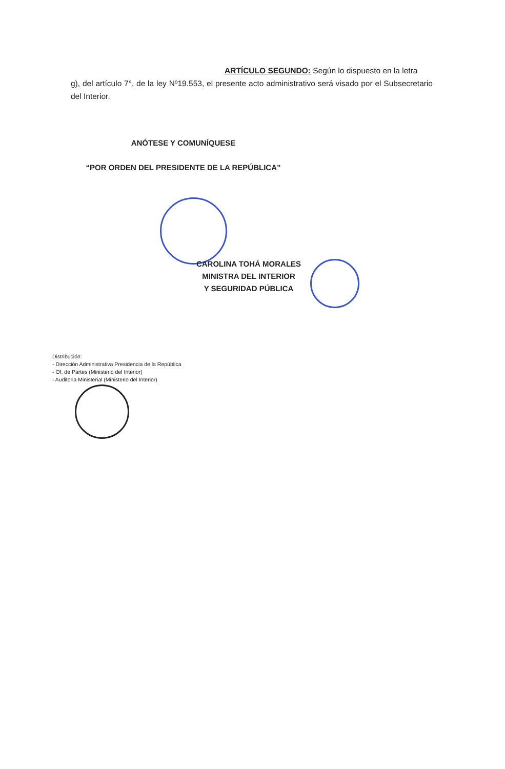ARTÍCULO SEGUNDO: Según lo dispuesto en la letra
g), del artículo 7°, de la ley Nº19.553, el presente acto administrativo será visado por el Subsecretario del Interior.
ANÓTESE Y COMUNÍQUESE
“POR ORDEN DEL PRESIDENTE DE LA REPÚBLICA”
CAROLINA TOHÁ MORALES
MINISTRA DEL INTERIOR
Y SEGURIDAD PÚBLICA
Distribución:
- Dirección Administrativa Presidencia de la República
- Of. de Partes (Ministerio del Interior)
- Auditoria Ministerial (Ministerio del Interior)